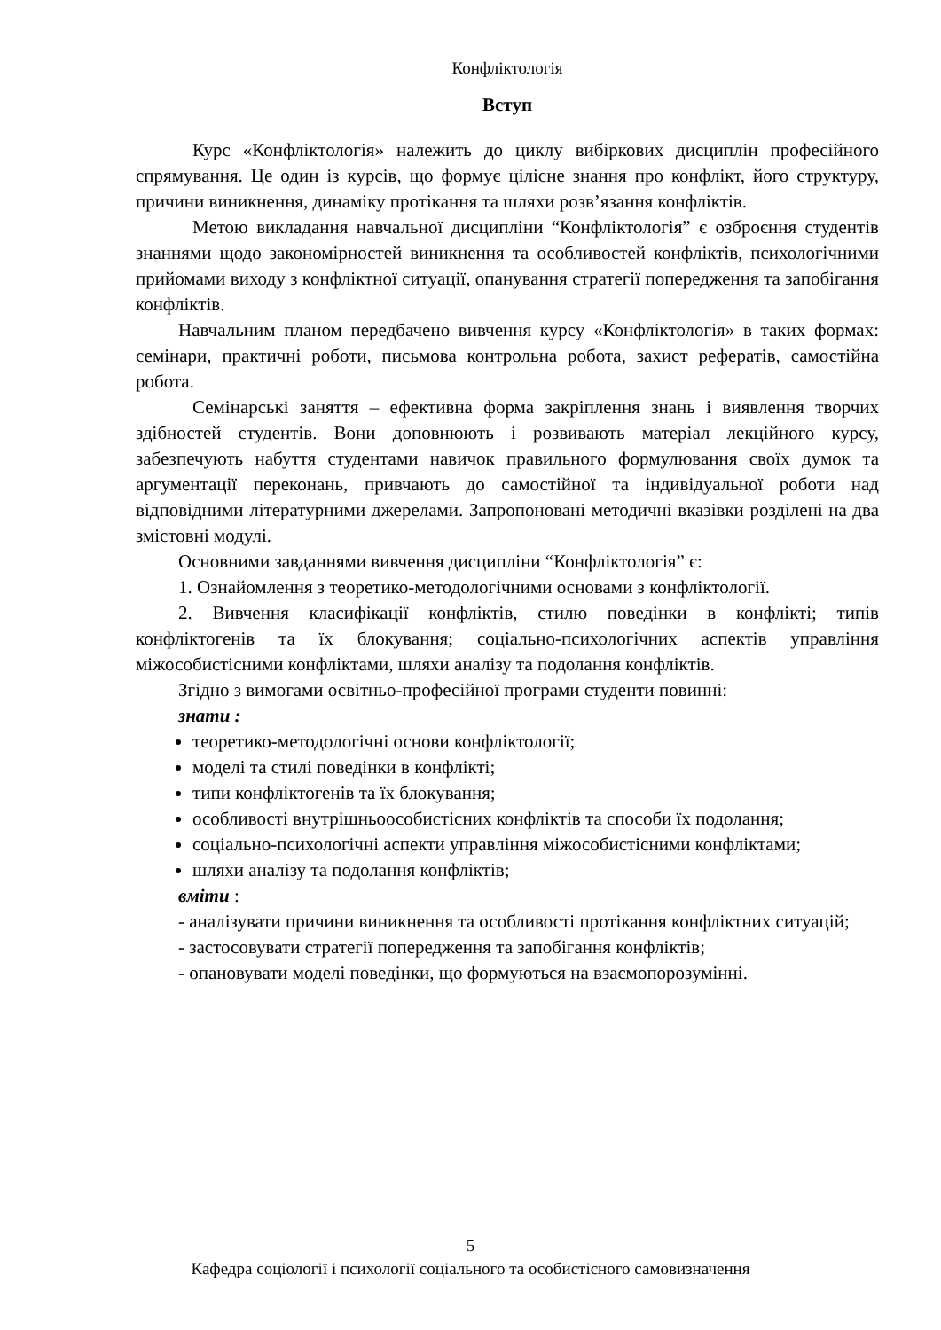Конфліктологія
Вступ
Курс «Конфліктологія» належить до циклу вибіркових дисциплін професійного спрямування. Це один із курсів, що формує цілісне знання про конфлікт, його структуру, причини виникнення, динаміку протікання та шляхи розв’язання конфліктів.
Метою викладання навчальної дисципліни “Конфліктологія” є озброєння студентів знаннями щодо закономірностей виникнення та особливостей конфліктів, психологічними прийомами виходу з конфліктної ситуації, опанування стратегії попередження та запобігання конфліктів.
Навчальним планом передбачено вивчення курсу «Конфліктологія» в таких формах: семінари, практичні роботи, письмова контрольна робота, захист рефератів, самостійна робота.
Семінарські заняття – ефективна форма закріплення знань і виявлення творчих здібностей студентів. Вони доповнюють і розвивають матеріал лекційного курсу, забезпечують набуття студентами навичок правильного формулювання своїх думок та аргументації переконань, привчають до самостійної та індивідуальної роботи над відповідними літературними джерелами. Запропоновані методичні вказівки розділені на два змістовні модулі.
Основними завданнями вивчення дисципліни “Конфліктологія” є:
1. Ознайомлення з теоретико-методологічними основами з конфліктології.
2. Вивчення класифікації конфліктів, стилю поведінки в конфлікті; типів конфліктогенів та їх блокування; соціально-психологічних аспектів управління міжособистісними конфліктами, шляхи аналізу та подолання конфліктів.
Згідно з вимогами освітньо-професійної програми студенти повинні:
знати :
теоретико-методологічні основи конфліктології;
моделі та стилі поведінки в конфлікті;
типи конфліктогенів та їх блокування;
особливості внутрішньоособистісних конфліктів та способи їх подолання;
соціально-психологічні аспекти управління міжособистісними конфліктами;
шляхи аналізу та подолання конфліктів;
вміти :
- аналізувати причини виникнення та особливості протікання конфліктних ситуацій;
- застосовувати стратегії попередження та запобігання конфліктів;
- опановувати моделі поведінки, що формуються на взаємопорозумінні.
5
Кафедра соціології і психології соціального та особистісного самовизначення